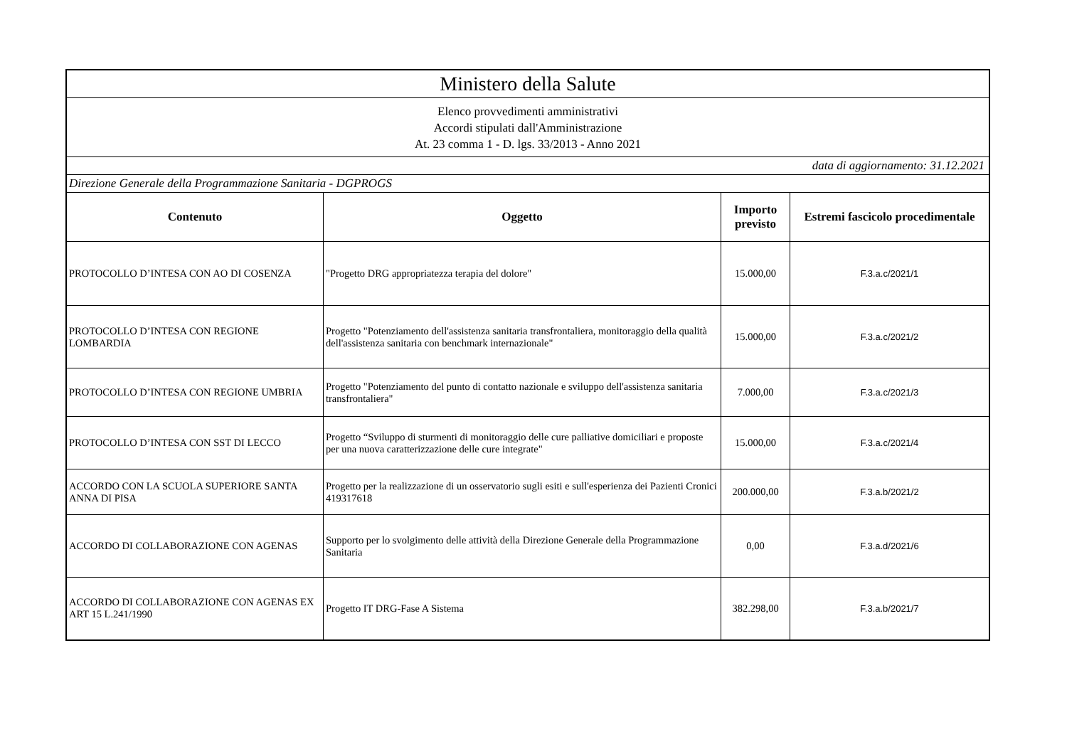| Ministero della Salute | | | |
| Elenco provvedimenti amministrativi Accordi stipulati dall'Amministrazione At. 23 comma 1 - D. lgs. 33/2013 - Anno 2021 | | | |
| data di aggiornamento: 31.12.2021 | | | |
| Direzione Generale della Programmazione Sanitaria - DGPROGS | | | |
| Contenuto | Oggetto | Importo previsto | Estremi fascicolo procedimentale |
| PROTOCOLLO D’INTESA CON AO DI COSENZA | "Progetto DRG appropriatezza terapia del dolore" | 15.000,00 | F.3.a.c/2021/1 |
| PROTOCOLLO D’INTESA CON REGIONE LOMBARDIA | Progetto "Potenziamento dell'assistenza sanitaria transfrontaliera, monitoraggio della qualità dell'assistenza sanitaria con benchmark internazionale" | 15.000,00 | F.3.a.c/2021/2 |
| PROTOCOLLO D’INTESA CON REGIONE UMBRIA | Progetto "Potenziamento del punto di contatto nazionale e sviluppo dell'assistenza sanitaria transfrontaliera" | 7.000,00 | F.3.a.c/2021/3 |
| PROTOCOLLO D’INTESA CON SST DI LECCO | Progetto “Sviluppo di sturmenti di monitoraggio delle cure palliative domiciliari e proposte per una nuova caratterizzazione delle cure integrate" | 15.000,00 | F.3.a.c/2021/4 |
| ACCORDO CON LA SCUOLA SUPERIORE SANTA ANNA DI PISA | Progetto per la realizzazione di un osservatorio sugli esiti e sull'esperienza dei Pazienti Cronici 419317618 | 200.000,00 | F.3.a.b/2021/2 |
| ACCORDO DI COLLABORAZIONE CON AGENAS | Supporto per lo svolgimento delle attività della Direzione Generale della Programmazione Sanitaria | 0,00 | F.3.a.d/2021/6 |
| ACCORDO DI COLLABORAZIONE CON AGENAS EX ART 15 L.241/1990 | Progetto IT DRG-Fase A Sistema | 382.298,00 | F.3.a.b/2021/7 |